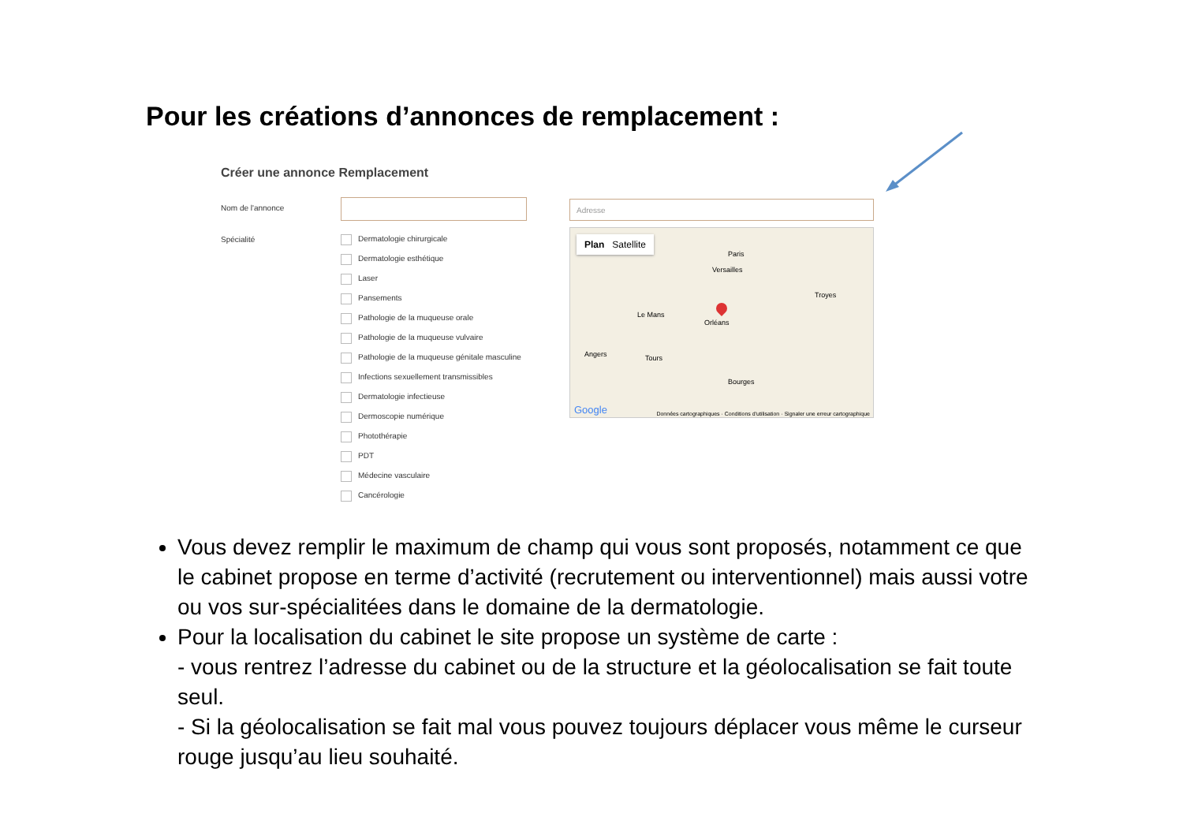Pour les créations d’annonces de remplacement :
Créer une annonce Remplacement
Nom de l'annonce
Spécialité Dermatologie chirurgicale
Dermatologie esthétique
Laser
Pansements
Pathologie de la muqueuse orale
Pathologie de la muqueuse vulvaire
Pathologie de la muqueuse génitale masculine
Infections sexuellement transmissibles
Dermatologie infectieuse
Dermoscopie numérique
Photothérapie
PDT
Médecine vasculaire
Cancérologie
Adresse
Plan Satellite
Paris
Versailles
Le Mans
Orléans
Angers Tours
Bourges
Troyes
Google Données cartographiques · Conditions d'utilisation · Signaler une erreur cartographique
Vous devez remplir le maximum de champ qui vous sont proposés, notamment ce que le cabinet propose en terme d’activité (recrutement ou interventionnel) mais aussi votre ou vos sur-spécialitées dans le domaine de la dermatologie.
Pour la localisation du cabinet le site propose un système de carte :
- vous rentrez l’adresse du cabinet ou de la structure et la géolocalisation se fait toute seul.
- Si la géolocalisation se fait mal vous pouvez toujours déplacer vous même le curseur rouge jusqu’au lieu souhaité.